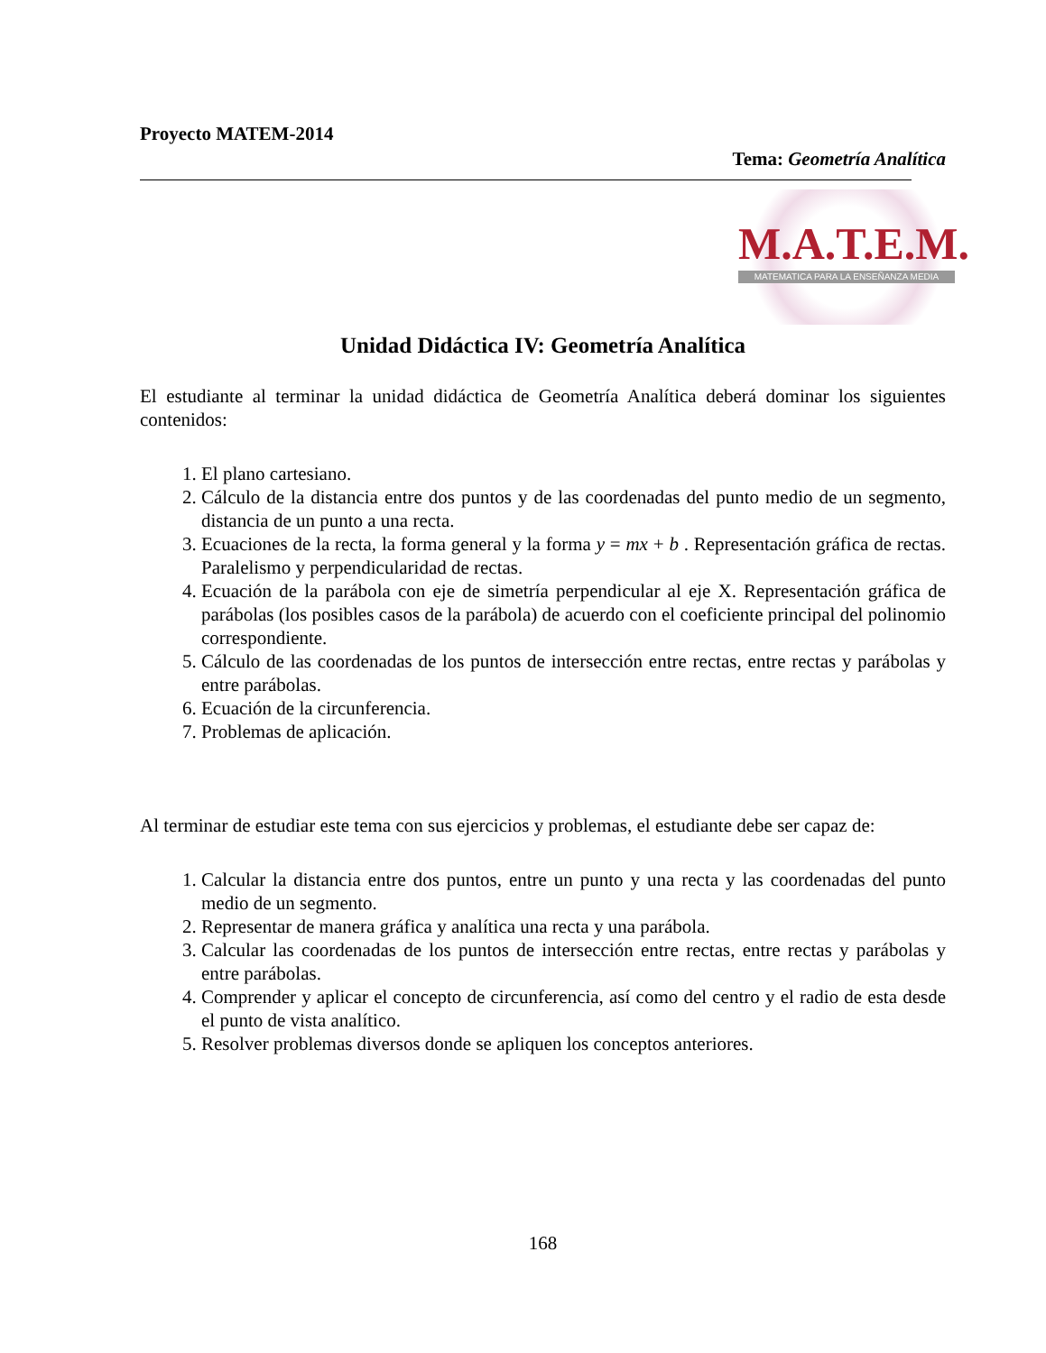Proyecto MATEM-2014
Tema: Geometría Analítica
M.A.T.E.M.
MATEMATICA PARA LA ENSEÑANZA MEDIA
Unidad Didáctica IV: Geometría Analítica
El estudiante al terminar la unidad didáctica de Geometría Analítica deberá dominar los siguientes contenidos:
1. El plano cartesiano.
2. Cálculo de la distancia entre dos puntos y de las coordenadas del punto medio de un segmento, distancia de un punto a una recta.
3. Ecuaciones de la recta, la forma general y la forma y = mx + b . Representación gráfica de rectas. Paralelismo y perpendicularidad de rectas.
4. Ecuación de la parábola con eje de simetría perpendicular al eje X. Representación gráfica de parábolas (los posibles casos de la parábola) de acuerdo con el coeficiente principal del polinomio correspondiente.
5. Cálculo de las coordenadas de los puntos de intersección entre rectas, entre rectas y parábolas y entre parábolas.
6. Ecuación de la circunferencia.
7. Problemas de aplicación.
Al terminar de estudiar este tema con sus ejercicios y problemas, el estudiante debe ser capaz de:
1. Calcular la distancia entre dos puntos, entre un punto y una recta y las coordenadas del punto medio de un segmento.
2. Representar de manera gráfica y analítica una recta y una parábola.
3. Calcular las coordenadas de los puntos de intersección entre rectas, entre rectas y parábolas y entre parábolas.
4. Comprender y aplicar el concepto de circunferencia, así como del centro y el radio de esta desde el punto de vista analítico.
5. Resolver problemas diversos donde se apliquen los conceptos anteriores.
168